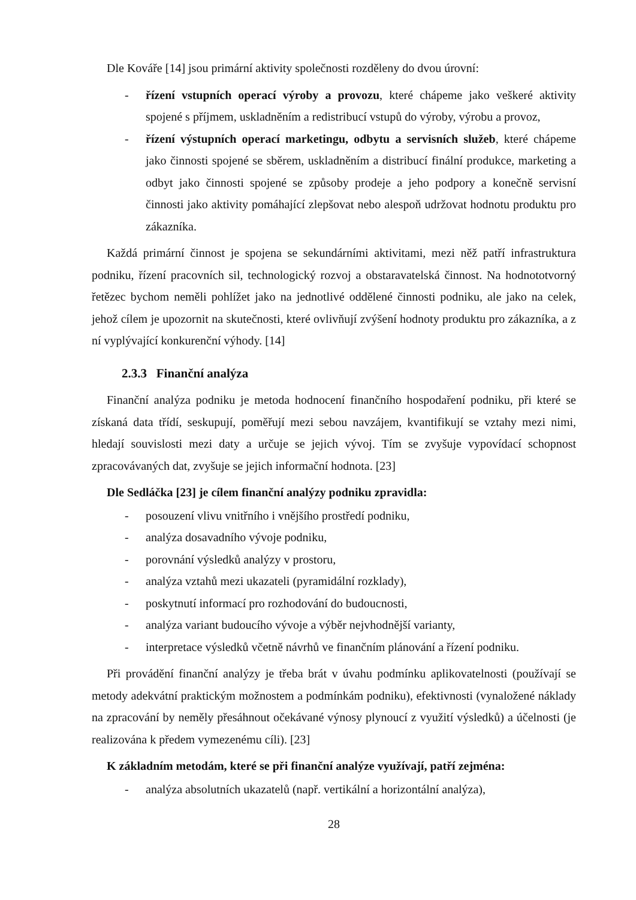Dle Kováře [14] jsou primární aktivity společnosti rozděleny do dvou úrovní:
- řízení vstupních operací výroby a provozu, které chápeme jako veškeré aktivity spojené s příjmem, uskladněním a redistribucí vstupů do výroby, výrobu a provoz,
- řízení výstupních operací marketingu, odbytu a servisních služeb, které chápeme jako činnosti spojené se sběrem, uskladněním a distribucí finální produkce, marketing a odbyt jako činnosti spojené se způsoby prodeje a jeho podpory a konečně servisní činnosti jako aktivity pomáhající zlepšovat nebo alespoň udržovat hodnotu produktu pro zákazníka.
Každá primární činnost je spojena se sekundárními aktivitami, mezi něž patří infrastruktura podniku, řízení pracovních sil, technologický rozvoj a obstaravatelská činnost. Na hodnototvorný řetězec bychom neměli pohlížet jako na jednotlivé oddělené činnosti podniku, ale jako na celek, jehož cílem je upozornit na skutečnosti, které ovlivňují zvýšení hodnoty produktu pro zákazníka, a z ní vyplývající konkurenční výhody. [14]
2.3.3 Finanční analýza
Finanční analýza podniku je metoda hodnocení finančního hospodaření podniku, při které se získaná data třídí, seskupují, poměřují mezi sebou navzájem, kvantifikují se vztahy mezi nimi, hledají souvislosti mezi daty a určuje se jejich vývoj. Tím se zvyšuje vypovídací schopnost zpracovávaných dat, zvyšuje se jejich informační hodnota. [23]
Dle Sedláčka [23] je cílem finanční analýzy podniku zpravidla:
- posouzení vlivu vnitřního i vnějšího prostředí podniku,
- analýza dosavadního vývoje podniku,
- porovnání výsledků analýzy v prostoru,
- analýza vztahů mezi ukazateli (pyramidální rozklady),
- poskytnutí informací pro rozhodování do budoucnosti,
- analýza variant budoucího vývoje a výběr nejvhodnější varianty,
- interpretace výsledků včetně návrhů ve finančním plánování a řízení podniku.
Při provádění finanční analýzy je třeba brát v úvahu podmínku aplikovatelnosti (používají se metody adekvátní praktickým možnostem a podmínkám podniku), efektivnosti (vynaložené náklady na zpracování by neměly přesáhnout očekávané výnosy plynoucí z využití výsledků) a účelnosti (je realizována k předem vymezenému cíli). [23]
K základním metodám, které se při finanční analýze využívají, patří zejména:
- analýza absolutních ukazatelů (např. vertikální a horizontální analýza),
28